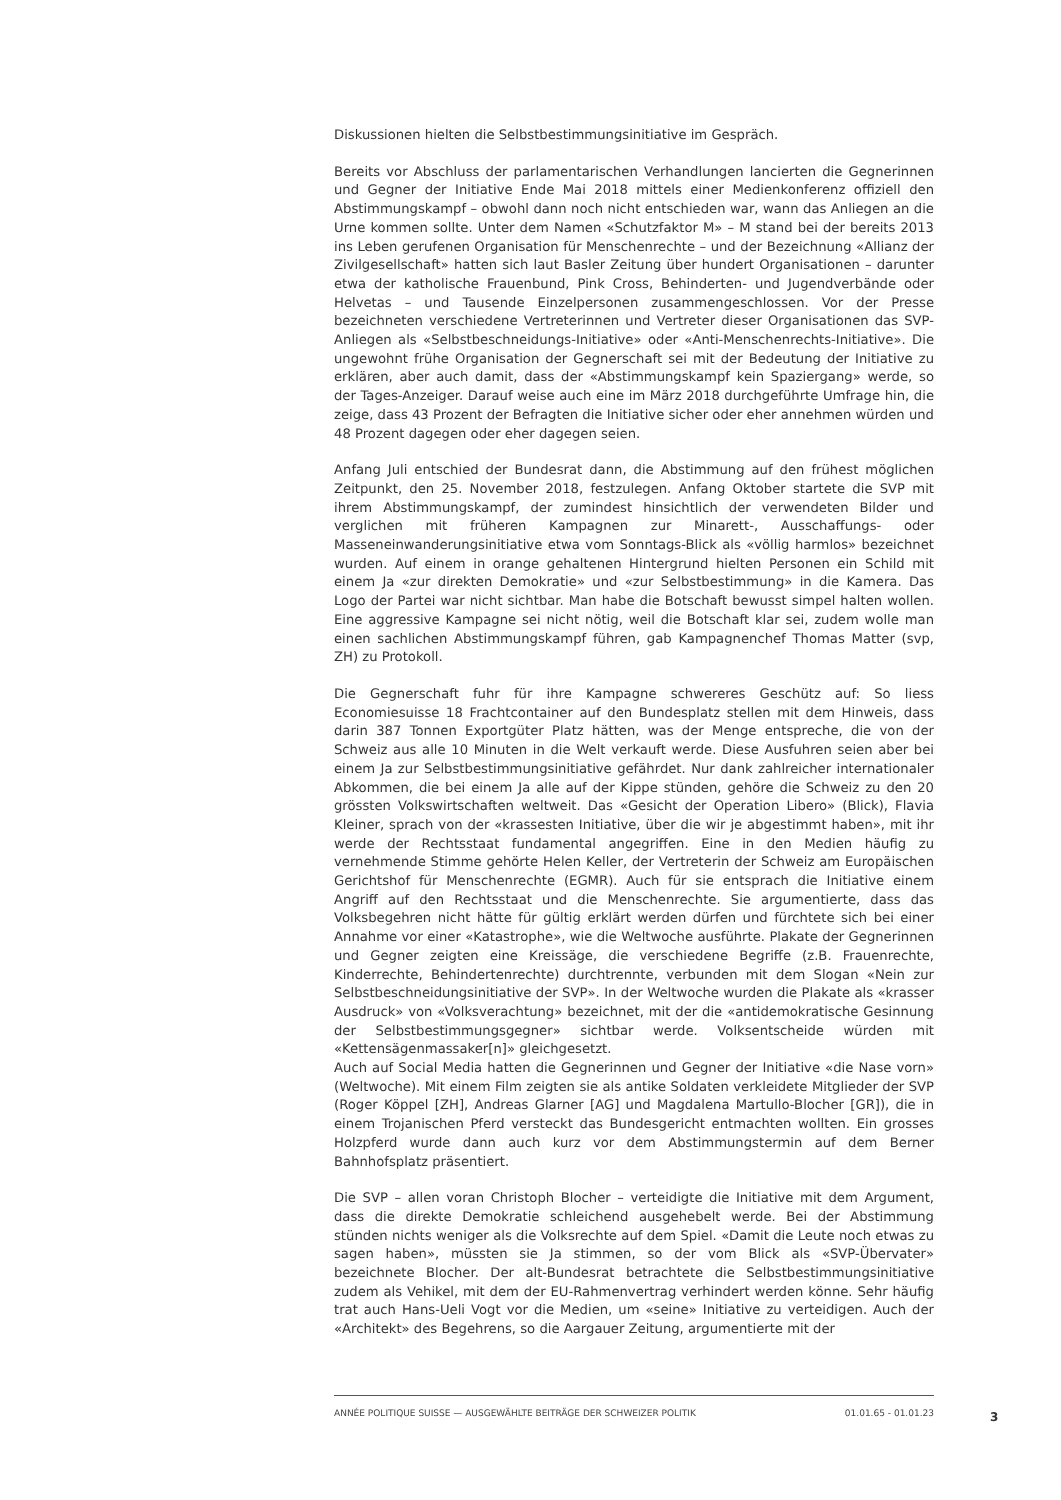Diskussionen hielten die Selbstbestimmungsinitiative im Gespräch.
Bereits vor Abschluss der parlamentarischen Verhandlungen lancierten die Gegnerinnen und Gegner der Initiative Ende Mai 2018 mittels einer Medienkonferenz offiziell den Abstimmungskampf – obwohl dann noch nicht entschieden war, wann das Anliegen an die Urne kommen sollte. Unter dem Namen «Schutzfaktor M» – M stand bei der bereits 2013 ins Leben gerufenen Organisation für Menschenrechte – und der Bezeichnung «Allianz der Zivilgesellschaft» hatten sich laut Basler Zeitung über hundert Organisationen – darunter etwa der katholische Frauenbund, Pink Cross, Behinderten- und Jugendverbände oder Helvetas – und Tausende Einzelpersonen zusammengeschlossen. Vor der Presse bezeichneten verschiedene Vertreterinnen und Vertreter dieser Organisationen das SVP-Anliegen als «Selbstbeschneidungs-Initiative» oder «Anti-Menschenrechts-Initiative». Die ungewohnt frühe Organisation der Gegnerschaft sei mit der Bedeutung der Initiative zu erklären, aber auch damit, dass der «Abstimmungskampf kein Spaziergang» werde, so der Tages-Anzeiger. Darauf weise auch eine im März 2018 durchgeführte Umfrage hin, die zeige, dass 43 Prozent der Befragten die Initiative sicher oder eher annehmen würden und 48 Prozent dagegen oder eher dagegen seien.
Anfang Juli entschied der Bundesrat dann, die Abstimmung auf den frühest möglichen Zeitpunkt, den 25. November 2018, festzulegen. Anfang Oktober startete die SVP mit ihrem Abstimmungskampf, der zumindest hinsichtlich der verwendeten Bilder und verglichen mit früheren Kampagnen zur Minarett-, Ausschaffungs- oder Masseneinwanderungsinitiative etwa vom Sonntags-Blick als «völlig harmlos» bezeichnet wurden. Auf einem in orange gehaltenen Hintergrund hielten Personen ein Schild mit einem Ja «zur direkten Demokratie» und «zur Selbstbestimmung» in die Kamera. Das Logo der Partei war nicht sichtbar. Man habe die Botschaft bewusst simpel halten wollen. Eine aggressive Kampagne sei nicht nötig, weil die Botschaft klar sei, zudem wolle man einen sachlichen Abstimmungskampf führen, gab Kampagnenchef Thomas Matter (svp, ZH) zu Protokoll.
Die Gegnerschaft fuhr für ihre Kampagne schwereres Geschütz auf: So liess Economiesuisse 18 Frachtcontainer auf den Bundesplatz stellen mit dem Hinweis, dass darin 387 Tonnen Exportgüter Platz hätten, was der Menge entspreche, die von der Schweiz aus alle 10 Minuten in die Welt verkauft werde. Diese Ausfuhren seien aber bei einem Ja zur Selbstbestimmungsinitiative gefährdet. Nur dank zahlreicher internationaler Abkommen, die bei einem Ja alle auf der Kippe stünden, gehöre die Schweiz zu den 20 grössten Volkswirtschaften weltweit. Das «Gesicht der Operation Libero» (Blick), Flavia Kleiner, sprach von der «krassesten Initiative, über die wir je abgestimmt haben», mit ihr werde der Rechtsstaat fundamental angegriffen. Eine in den Medien häufig zu vernehmende Stimme gehörte Helen Keller, der Vertreterin der Schweiz am Europäischen Gerichtshof für Menschenrechte (EGMR). Auch für sie entsprach die Initiative einem Angriff auf den Rechtsstaat und die Menschenrechte. Sie argumentierte, dass das Volksbegehren nicht hätte für gültig erklärt werden dürfen und fürchtete sich bei einer Annahme vor einer «Katastrophe», wie die Weltwoche ausführte. Plakate der Gegnerinnen und Gegner zeigten eine Kreissäge, die verschiedene Begriffe (z.B. Frauenrechte, Kinderrechte, Behindertenrechte) durchtrennte, verbunden mit dem Slogan «Nein zur Selbstbeschneidungsinitiative der SVP». In der Weltwoche wurden die Plakate als «krasser Ausdruck» von «Volksverachtung» bezeichnet, mit der die «antidemokratische Gesinnung der Selbstbestimmungsgegner» sichtbar werde. Volksentscheide würden mit «Kettensägenmassaker[n]» gleichgesetzt.
Auch auf Social Media hatten die Gegnerinnen und Gegner der Initiative «die Nase vorn» (Weltwoche). Mit einem Film zeigten sie als antike Soldaten verkleidete Mitglieder der SVP (Roger Köppel [ZH], Andreas Glarner [AG] und Magdalena Martullo-Blocher [GR]), die in einem Trojanischen Pferd versteckt das Bundesgericht entmachten wollten. Ein grosses Holzpferd wurde dann auch kurz vor dem Abstimmungstermin auf dem Berner Bahnhofsplatz präsentiert.
Die SVP – allen voran Christoph Blocher – verteidigte die Initiative mit dem Argument, dass die direkte Demokratie schleichend ausgehebelt werde. Bei der Abstimmung stünden nichts weniger als die Volksrechte auf dem Spiel. «Damit die Leute noch etwas zu sagen haben», müssten sie Ja stimmen, so der vom Blick als «SVP-Übervater» bezeichnete Blocher. Der alt-Bundesrat betrachtete die Selbstbestimmungsinitiative zudem als Vehikel, mit dem der EU-Rahmenvertrag verhindert werden könne. Sehr häufig trat auch Hans-Ueli Vogt vor die Medien, um «seine» Initiative zu verteidigen. Auch der «Architekt» des Begehrens, so die Aargauer Zeitung, argumentierte mit der
ANNÉE POLITIQUE SUISSE — AUSGEWÄHLTE BEITRÄGE DER SCHWEIZER POLITIK 01.01.65 - 01.01.23
3